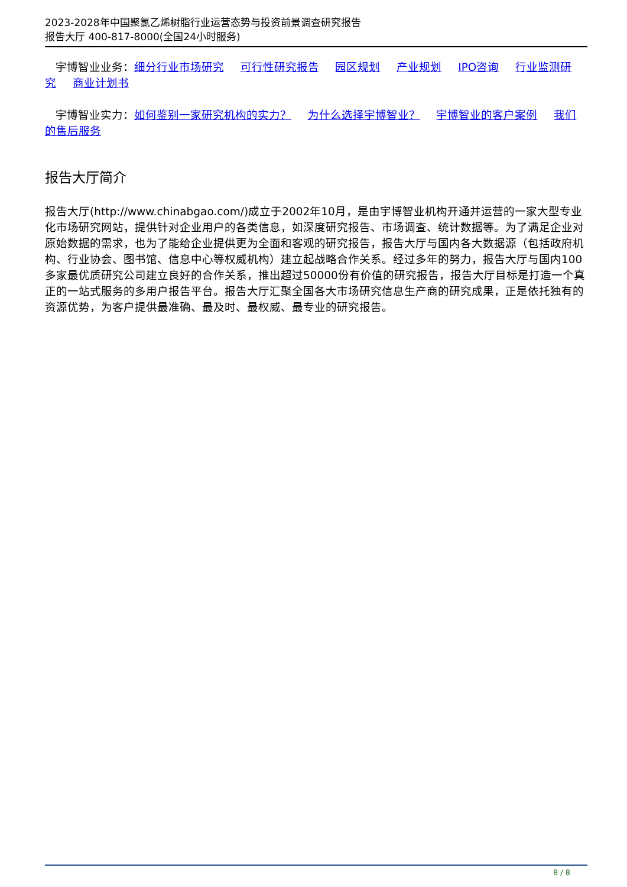2023-2028年中国聚氯乙烯树脂行业运营态势与投资前景调查研究报告
报告大厅 400-817-8000(全国24小时服务)
宇博智业业务：细分行业市场研究 可行性研究报告 园区规划 产业规划 IPO咨询 行业监测研究 商业计划书
宇博智业实力：如何鉴别一家研究机构的实力？ 为什么选择宇博智业？ 宇博智业的客户案例 我们的售后服务
报告大厅简介
报告大厅(http://www.chinabgao.com/)成立于2002年10月，是由宇博智业机构开通并运营的一家大型专业化市场研究网站，提供针对企业用户的各类信息，如深度研究报告、市场调查、统计数据等。为了满足企业对原始数据的需求，也为了能给企业提供更为全面和客观的研究报告，报告大厅与国内各大数据源（包括政府机构、行业协会、图书馆、信息中心等权威机构）建立起战略合作关系。经过多年的努力，报告大厅与国内100多家最优质研究公司建立良好的合作关系，推出超过50000份有价值的研究报告，报告大厅目标是打造一个真正的一站式服务的多用户报告平台。报告大厅汇聚全国各大市场研究信息生产商的研究成果，正是依托独有的资源优势，为客户提供最准确、最及时、最权威、最专业的研究报告。
8 / 8